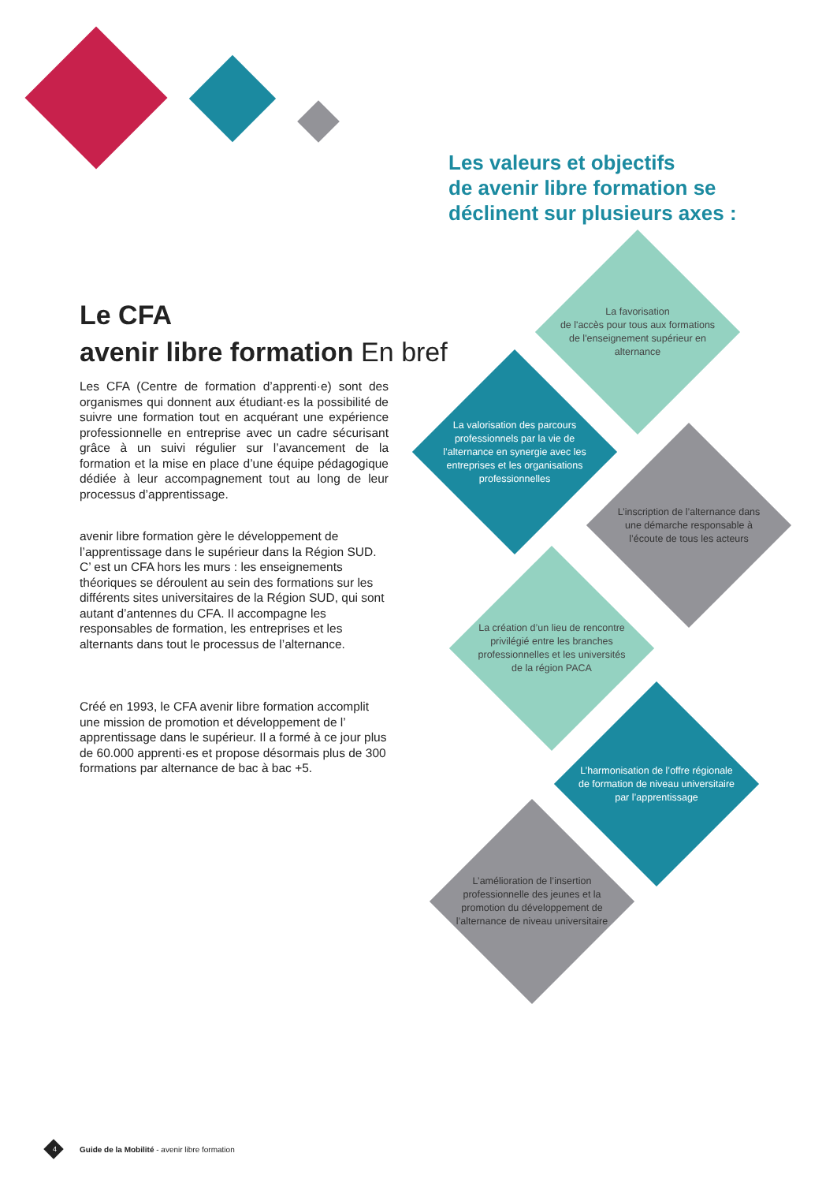Les valeurs et objectifs
de avenir libre formation se
déclinent sur plusieurs axes :
Le CFA
avenir libre formation En bref
Les CFA (Centre de formation d’apprenti·e) sont des organismes qui donnent aux étudiant·es la possibilité de suivre une formation tout en acquérant une expérience professionnelle en entreprise avec un cadre sécurisant grâce à un suivi régulier sur l’avancement de la formation et la mise en place d’une équipe pédagogique dédiée à leur accompagnement tout au long de leur processus d’apprentissage.
avenir libre formation gère le développement de l’apprentissage dans le supérieur dans la Région SUD. C’ est un CFA hors les murs : les enseignements théoriques se déroulent au sein des formations sur les différents sites universitaires de la Région SUD, qui sont autant d’antennes du CFA. Il accompagne les responsables de formation, les entreprises et les alternants dans tout le processus de l’alternance.
Créé en 1993, le CFA avenir libre formation accomplit une mission de promotion et développement de l’ apprentissage dans le supérieur. Il a formé à ce jour plus de 60.000 apprenti·es et propose désormais plus de 300 formations par alternance de bac à bac +5.
La favorisation
de l'accès pour tous aux formations de l'enseignement supérieur en alternance
La valorisation des parcours professionnels par la vie de l’alternance en synergie avec les entreprises et les organisations professionnelles
L’inscription de l’alternance dans une démarche responsable à l’écoute de tous les acteurs
La création d’un lieu de rencontre privilégié entre les branches professionnelles et les universités de la région PACA
L’harmonisation de l’offre régionale de formation de niveau universitaire par l’apprentissage
L’amélioration de l’insertion professionnelle des jeunes et la promotion du développement de l’alternance de niveau universitaire
4 Guide de la Mobilité - avenir libre formation